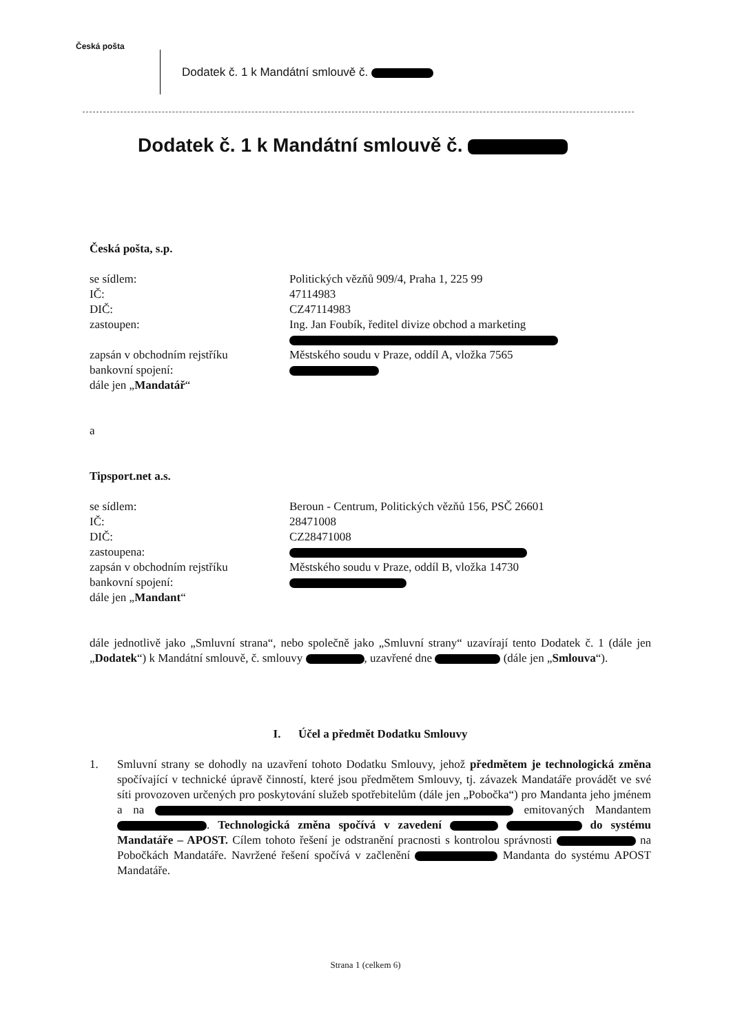Česká pošta
Dodatek č. 1 k Mandátní smlouvě č.
Dodatek č. 1 k Mandátní smlouvě č.
Česká pošta, s.p.
se sídlem: Politických vězňů 909/4, Praha 1, 225 99
IČ: 47114983
DIČ: CZ47114983
zastoupen: Ing. Jan Foubík, ředitel divize obchod a marketing
zapsán v obchodním rejstříku Městského soudu v Praze, oddíl A, vložka 7565
bankovní spojení:
dále jen „Mandatář“
a
Tipsport.net a.s.
se sídlem: Beroun - Centrum, Politických vězňů 156, PSČ 26601
IČ: 28471008
DIČ: CZ28471008
zastoupena:
zapsán v obchodním rejstříku Městského soudu v Praze, oddíl B, vložka 14730
bankovní spojení:
dále jen „Mandant“
dále jednotlivě jako „Smluvní strana“, nebo společně jako „Smluvní strany“ uzavírají tento Dodatek č. 1 (dále jen „Dodatek“) k Mandátní smlouvě, č. smlouvy , uzavřené dne (dále jen „Smlouva“).
I. Účel a předmět Dodatku Smlouvy
1. Smluvní strany se dohodly na uzavření tohoto Dodatku Smlouvy, jehož předmětem je technologická změna spočívající v technické úpravě činností, které jsou předmětem Smlouvy, tj. závazek Mandatáře provádět ve své síti provozoven určených pro poskytování služeb spotřebitelům (dále jen „Pobočka“) pro Mandanta jeho jménem a na emitovaných Mandantem . Technologická změna spočívá v zavedení do systému Mandatáře – APOST. Cílem tohoto řešení je odstranění pracnosti s kontrolou správnosti na Pobočkách Mandatáře. Navržené řešení spočívá v začlenění Mandanta do systému APOST Mandatáře.
Strana 1 (celkem 6)